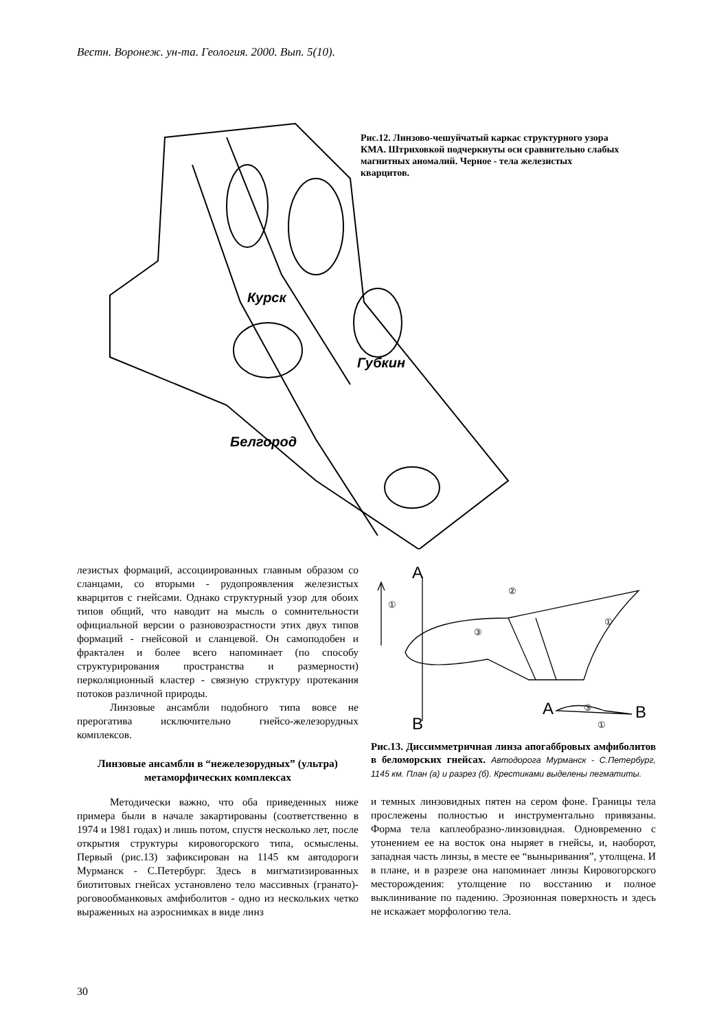Вестн. Воронеж. ун-та. Геология. 2000. Вып. 5(10).
Курск
Губкин
Белгород
Рис.12. Линзово-чешуйчатый каркас структурного узора КМА. Штриховкой подчеркнуты оси сравнительно слабых магнитных аномалий. Черное - тела железистых кварцитов.
лезистых формаций, ассоциированных главным образом со сланцами, со вторыми - рудопроявления железистых кварцитов с гнейсами. Однако структурный узор для обоих типов общий, что наводит на мысль о сомнительности официальной версии о разновозрастности этих двух типов формаций - гнейсовой и сланцевой. Он самоподобен и фрактален и более всего напоминает (по способу структурирования пространства и размерности) перколяционный кластер - связную структуру протекания потоков различной природы.
Линзовые ансамбли подобного типа вовсе не прерогатива исключительно гнейсо-железорудных комплексов.
Линзовые ансамбли в “нежелезорудных” (ультра) метаморфических комплексах
Методически важно, что оба приведенных ниже примера были в начале закартированы (соответственно в 1974 и 1981 годах) и лишь потом, спустя несколько лет, после открытия структуры кировогорского типа, осмыслены. Первый (рис.13) зафиксирован на 1145 км автодороги Мурманск - С.Петербург. Здесь в мигматизированных биотитовых гнейсах установлено тело массивных (гранато)-роговообманковых амфиболитов - одно из нескольких четко выраженных на аэроснимках в виде линз
A
B
A
B
①
②
③
①
③
①
Рис.13. Диссимметричная линза апогаббровых амфиболитов в беломорских гнейсах. Автодорога Мурманск - С.Петербург, 1145 км. План (а) и разрез (б). Крестиками выделены пегматиты.
и темных линзовидных пятен на сером фоне. Границы тела прослежены полностью и инструментально привязаны. Форма тела каплеобразно-линзовидная. Одновременно с утонением ее на восток она ныряет в гнейсы, и, наоборот, западная часть линзы, в месте ее “выныривания”, утолщена. И в плане, и в разрезе она напоминает линзы Кировогорского месторождения: утолщение по восстанию и полное выклинивание по падению. Эрозионная поверхность и здесь не искажает морфологию тела.
30